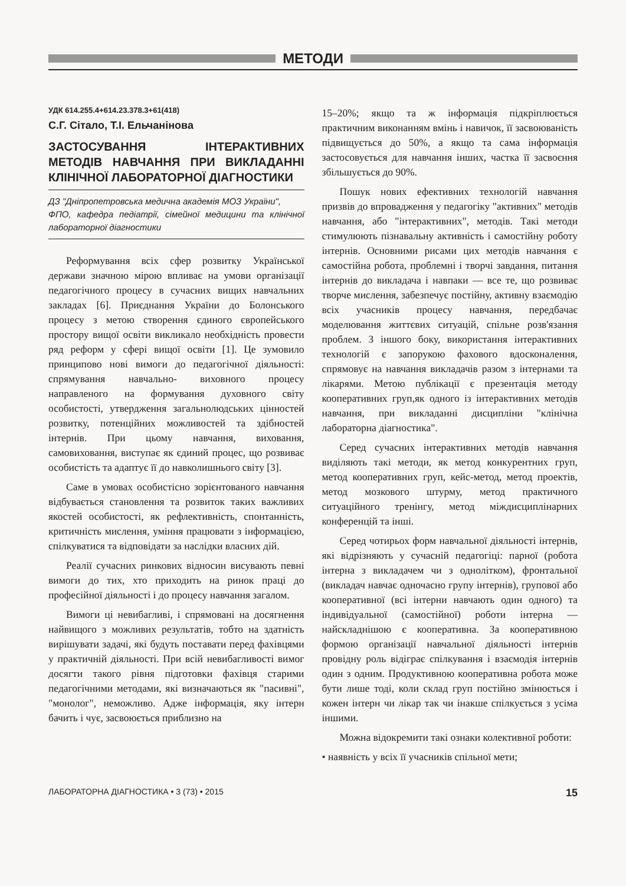МЕТОДИ
УДК 614.255.4+614.23.378.3+61(418)
С.Г. Сітало, Т.І. Ельчанінова
ЗАСТОСУВАННЯ ІНТЕРАКТИВНИХ МЕТОДІВ НАВЧАННЯ ПРИ ВИКЛАДАННІ КЛІНІЧНОЇ ЛАБОРАТОРНОЇ ДІАГНОСТИКИ
ДЗ "Дніпропетровська медична академія МОЗ України",
ФПО, кафедра педіатрії, сімейної медицини та клінічної лабораторної діагностики
Реформування всіх сфер розвитку Української держави значною мірою впливає на умови організації педагогічного процесу в сучасних вищих навчальних закладах [6]. Приєднання України до Болонського процесу з метою створення єдиного європейського простору вищої освіти викликало необхідність провести ряд реформ у сфері вищої освіти [1]. Це зумовило принципово нові вимоги до педагогічної діяльності: спрямування навчально- виховного процесу направленого на формування духовного світу особистості, утвердження загальнолюдських цінностей розвитку, потенційних можливостей та здібностей інтернів. При цьому навчання, виховання, самовиховання, виступає як єдиний процес, що розвиває особистість та адаптує її до навколишнього світу [3].
Саме в умовах особистісно зорієнтованого навчання відбувається становлення та розвиток таких важливих якостей особистості, як рефлективність, спонтанність, критичність мислення, уміння працювати з інформацією, спілкуватися та відповідати за наслідки власних дій.
Реалії сучасних ринкових відносин висувають певні вимоги до тих, хто приходить на ринок праці до професійної діяльності і до процесу навчання загалом.
Вимоги ці невибагливі, і спрямовані на досягнення найвищого з можливих результатів, тобто на здатність вирішувати задачі, які будуть поставати перед фахівцями у практичній діяльності. При всій невибагливості вимог досягти такого рівня підготовки фахівця старими педагогічними методами, які визначаються як "пасивні", "монолог", неможливо. Адже інформація, яку інтерн бачить і чує, засвоюється приблизно на
15–20%; якщо та ж інформація підкріплюється практичним виконанням вмінь і навичок, її засвоюваність підвищується до 50%, а якщо та сама інформація застосовується для навчання інших, частка її засвоєння збільшується до 90%.
Пошук нових ефективних технологій навчання призвів до впровадження у педагогіку "активних" методів навчання, або "інтерактивних", методів. Такі методи стимулюють пізнавальну активність і самостійну роботу інтернів. Основними рисами цих методів навчання є самостійна робота, проблемні і творчі завдання, питання інтернів до викладача і навпаки — все те, що розвиває творче мислення, забезпечує постійну, активну взаємодію всіх учасників процесу навчання, передбачає моделювання життєвих ситуацій, спільне розв'язання проблем. З іншого боку, використання інтерактивних технологій є запорукою фахового вдосконалення, спрямовує на навчання викладачів разом з інтернами та лікарями. Метою публікації є презентація методу кооперативних груп,як одного із інтерактивних методів навчання, при викладанні дисципліни "клінічна лабораторна діагностика".
Серед сучасних інтерактивних методів навчання виділяють такі методи, як метод конкурентних груп, метод кооперативних груп, кейс-метод, метод проектів, метод мозкового штурму, метод практичного ситуаційного тренінгу, метод міждисциплінарних конференцій та інші.
Серед чотирьох форм навчальної діяльності інтернів, які відрізняють у сучасній педагогіці: парної (робота інтерна з викладачем чи з однолітком), фронтальної (викладач навчає одночасно групу інтернів), групової або кооперативної (всі інтерни навчають один одного) та індивідуальної (самостійної) роботи інтерна — найскладнішою є кооперативна. За кооперативною формою організації навчальної діяльності інтернів провідну роль відіграє спілкування і взаємодія інтернів один з одним. Продуктивною кооперативна робота може бути лише тоді, коли склад груп постійно змінюється і кожен інтерн чи лікар так чи інакше спілкується з усіма іншими.
Можна відокремити такі ознаки колективної роботи:
• наявність у всіх її учасників спільної мети;
ЛАБОРАТОРНА ДІАГНОСТИКА • 3 (73) • 2015 15